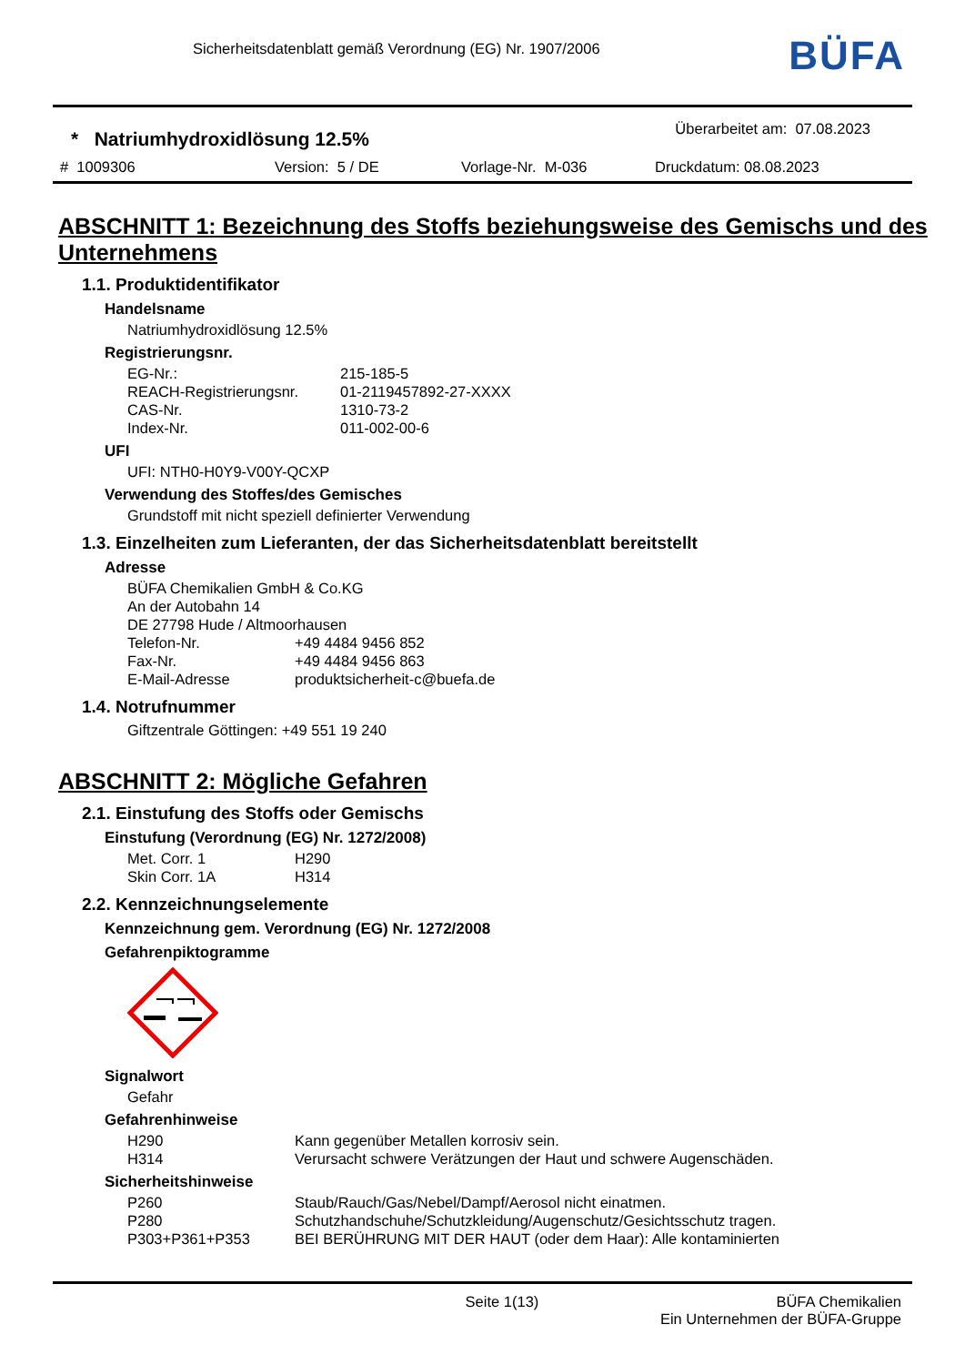Sicherheitsdatenblatt gemäß Verordnung (EG) Nr. 1907/2006
BÜFA
* Natriumhydroxidlösung 12.5%
Überarbeitet am: 07.08.2023
# 1009306 Version: 5 / DE Vorlage-Nr. M-036 Druckdatum: 08.08.2023
ABSCHNITT 1: Bezeichnung des Stoffs beziehungsweise des Gemischs und des Unternehmens
1.1. Produktidentifikator
Handelsname
Natriumhydroxidlösung 12.5%
Registrierungsnr.
| EG-Nr.: | 215-185-5 |
| REACH-Registrierungsnr. | 01-2119457892-27-XXXX |
| CAS-Nr. | 1310-73-2 |
| Index-Nr. | 011-002-00-6 |
UFI
UFI: NTH0-H0Y9-V00Y-QCXP
Verwendung des Stoffes/des Gemisches
Grundstoff mit nicht speziell definierter Verwendung
1.3. Einzelheiten zum Lieferanten, der das Sicherheitsdatenblatt bereitstellt
Adresse
BÜFA Chemikalien GmbH & Co.KG
An der Autobahn 14
DE 27798 Hude / Altmoorhausen
| Telefon-Nr. | +49 4484 9456 852 |
| Fax-Nr. | +49 4484 9456 863 |
| E-Mail-Adresse | produktsicherheit-c@buefa.de |
1.4. Notrufnummer
Giftzentrale Göttingen: +49 551 19 240
ABSCHNITT 2: Mögliche Gefahren
2.1. Einstufung des Stoffs oder Gemischs
Einstufung (Verordnung (EG) Nr. 1272/2008)
| Met. Corr. 1 | H290 |
| Skin Corr. 1A | H314 |
2.2. Kennzeichnungselemente
Kennzeichnung gem. Verordnung (EG) Nr. 1272/2008
Gefahrenpiktogramme
Signalwort
Gefahr
Gefahrenhinweise
| H290 | Kann gegenüber Metallen korrosiv sein. |
| H314 | Verursacht schwere Verätzungen der Haut und schwere Augenschäden. |
Sicherheitshinweise
| P260 | Staub/Rauch/Gas/Nebel/Dampf/Aerosol nicht einatmen. |
| P280 | Schutzhandschuhe/Schutzkleidung/Augenschutz/Gesichtsschutz tragen. |
| P303+P361+P353 | BEI BERÜHRUNG MIT DER HAUT (oder dem Haar): Alle kontaminierten |
Seite 1(13) BÜFA Chemikalien
Ein Unternehmen der BÜFA-Gruppe